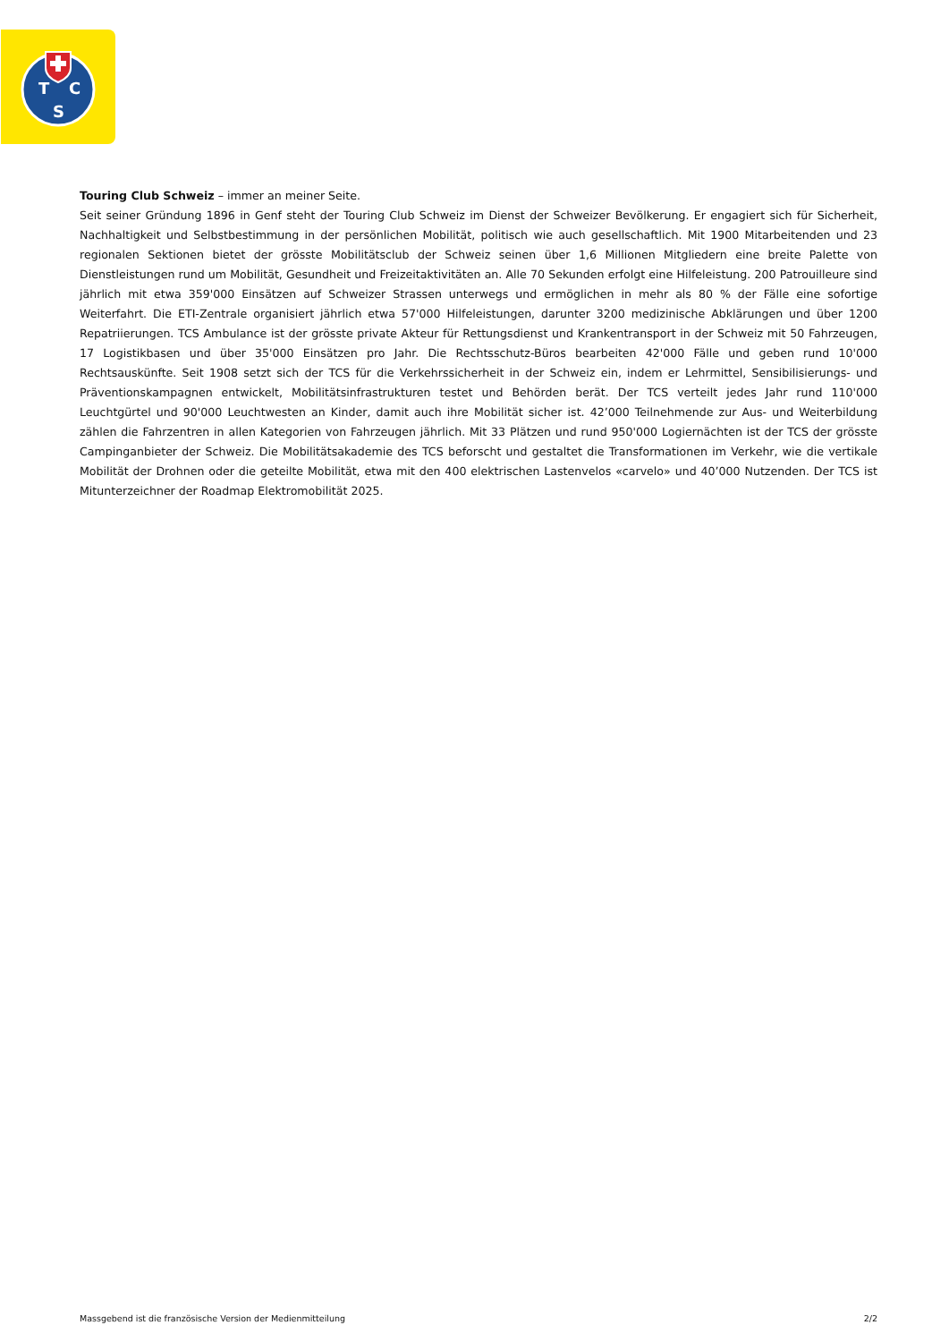T
C
S
Touring Club Schweiz – immer an meiner Seite.
Seit seiner Gründung 1896 in Genf steht der Touring Club Schweiz im Dienst der Schweizer Bevölkerung. Er engagiert sich für Sicherheit, Nachhaltigkeit und Selbstbestimmung in der persönlichen Mobilität, politisch wie auch gesellschaftlich. Mit 1900 Mitarbeitenden und 23 regionalen Sektionen bietet der grösste Mobilitätsclub der Schweiz seinen über 1,6 Millionen Mitgliedern eine breite Palette von Dienstleistungen rund um Mobilität, Gesundheit und Freizeitaktivitäten an. Alle 70 Sekunden erfolgt eine Hilfeleistung. 200 Patrouilleure sind jährlich mit etwa 359'000 Einsätzen auf Schweizer Strassen unterwegs und ermöglichen in mehr als 80 % der Fälle eine sofortige Weiterfahrt. Die ETI-Zentrale organisiert jährlich etwa 57'000 Hilfeleistungen, darunter 3200 medizinische Abklärungen und über 1200 Repatriierungen. TCS Ambulance ist der grösste private Akteur für Rettungsdienst und Krankentransport in der Schweiz mit 50 Fahrzeugen, 17 Logistikbasen und über 35'000 Einsätzen pro Jahr. Die Rechtsschutz-Büros bearbeiten 42'000 Fälle und geben rund 10'000 Rechtsauskünfte. Seit 1908 setzt sich der TCS für die Verkehrssicherheit in der Schweiz ein, indem er Lehrmittel, Sensibilisierungs- und Präventionskampagnen entwickelt, Mobilitätsinfrastrukturen testet und Behörden berät. Der TCS verteilt jedes Jahr rund 110'000 Leuchtgürtel und 90'000 Leuchtwesten an Kinder, damit auch ihre Mobilität sicher ist. 42’000 Teilnehmende zur Aus- und Weiterbildung zählen die Fahrzentren in allen Kategorien von Fahrzeugen jährlich. Mit 33 Plätzen und rund 950'000 Logiernächten ist der TCS der grösste Campinganbieter der Schweiz. Die Mobilitätsakademie des TCS beforscht und gestaltet die Transformationen im Verkehr, wie die vertikale Mobilität der Drohnen oder die geteilte Mobilität, etwa mit den 400 elektrischen Lastenvelos «carvelo» und 40’000 Nutzenden. Der TCS ist Mitunterzeichner der Roadmap Elektromobilität 2025.
Massgebend ist die französische Version der Medienmitteilung 2/2